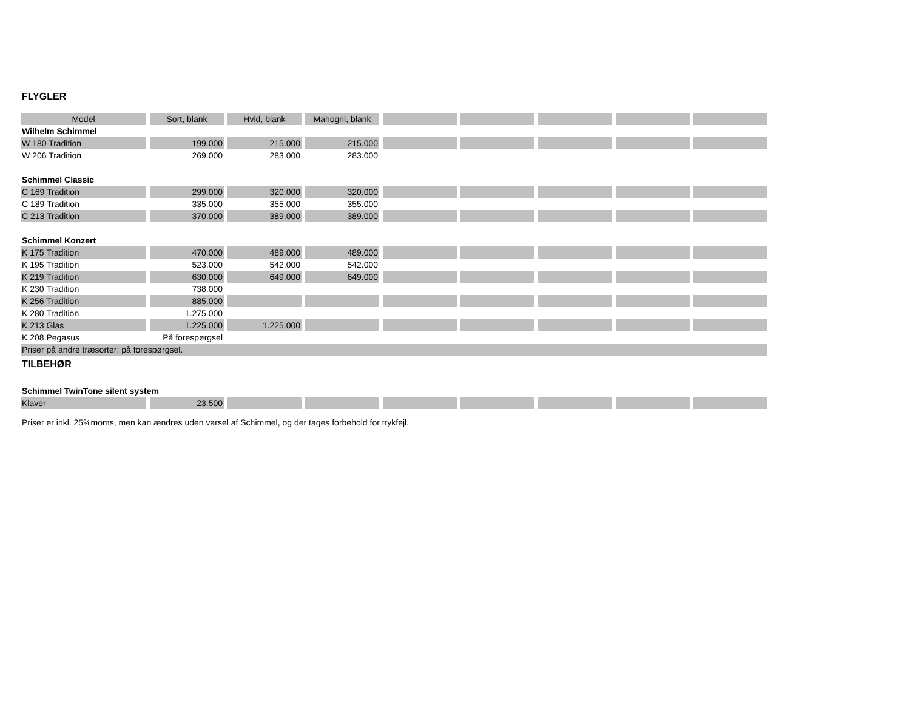FLYGLER
| Model | Sort, blank | Hvid, blank | Mahogni, blank | | | | | |
| --- | --- | --- | --- | --- | --- | --- | --- | --- |
| Wilhelm Schimmel | | | | | | | | |
| W 180 Tradition | 199.000 | 215.000 | 215.000 | | | | | |
| W 206 Tradition | 269.000 | 283.000 | 283.000 | | | | | |
| Schimmel Classic | | | | | | | | |
| C 169 Tradition | 299.000 | 320.000 | 320.000 | | | | | |
| C 189 Tradition | 335.000 | 355.000 | 355.000 | | | | | |
| C 213 Tradition | 370.000 | 389.000 | 389.000 | | | | | |
| Schimmel Konzert | | | | | | | | |
| K 175 Tradition | 470.000 | 489.000 | 489.000 | | | | | |
| K 195 Tradition | 523.000 | 542.000 | 542.000 | | | | | |
| K 219 Tradition | 630.000 | 649.000 | 649.000 | | | | | |
| K 230 Tradition | 738.000 | | | | | | | |
| K 256 Tradition | 885.000 | | | | | | | |
| K 280 Tradition | 1.275.000 | | | | | | | |
| K 213 Glas | 1.225.000 | 1.225.000 | | | | | | |
| K 208 Pegasus | På forespørgsel | | | | | | | |
| Priser på andre træsorter: på forespørgsel. | | | | | | | | |
| TILBEHØR | | | | | | | | |
| Schimmel TwinTone silent system | | | | | | | | |
| Klaver | 23.500 | | | | | | | |
Priser er inkl. 25%moms, men kan ændres uden varsel af Schimmel, og der tages forbehold for trykfejl.